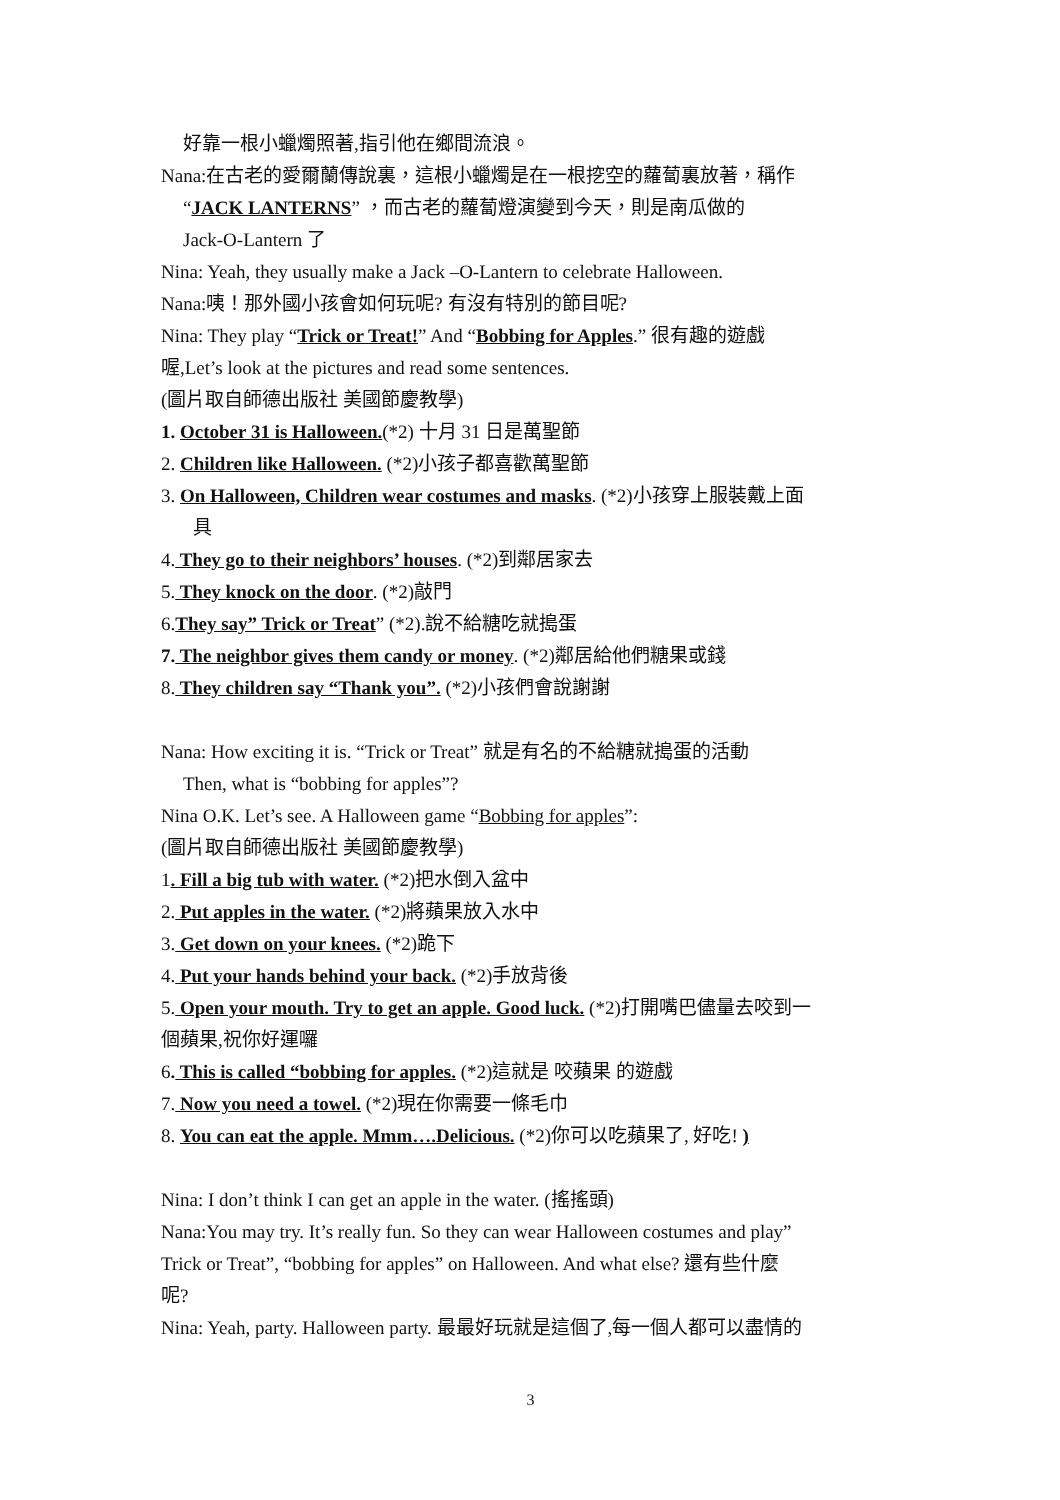好靠一根小蠟燭照著,指引他在鄉間流浪。
Nana:在古老的愛爾蘭傳說裏，這根小蠟燭是在一根挖空的蘿蔔裏放著，稱作
“JACK LANTERNS” ，而古老的蘿蔔燈演變到今天，則是南瓜做的
Jack-O-Lantern 了
Nina: Yeah, they usually make a Jack –O-Lantern to celebrate Halloween.
Nana:咦！那外國小孩會如何玩呢? 有沒有特別的節目呢?
Nina: They play “Trick or Treat!” And “Bobbing for Apples.” 很有趣的遊戲
喔,Let’s look at the pictures and read some sentences.
(圖片取自師德出版社 美國節慶教學)
1. October 31 is Halloween.(*2) 十月 31 日是萬聖節
2. Children like Halloween. (*2)小孩子都喜歡萬聖節
3. On Halloween, Children wear costumes and masks. (*2)小孩穿上服裝戴上面
具
4. They go to their neighbors’ houses. (*2)到鄰居家去
5. They knock on the door. (*2)敲門
6.They say” Trick or Treat” (*2).說不給糖吃就搗蛋
7. The neighbor gives them candy or money. (*2)鄰居給他們糖果或錢
8. They children say “Thank you”. (*2)小孩們會說謝謝
Nana: How exciting it is. “Trick or Treat” 就是有名的不給糖就搗蛋的活動
Then, what is “bobbing for apples”?
Nina O.K. Let’s see. A Halloween game “Bobbing for apples”:
(圖片取自師德出版社 美國節慶教學)
1. Fill a big tub with water. (*2)把水倒入盆中
2. Put apples in the water. (*2)將蘋果放入水中
3. Get down on your knees. (*2)跪下
4. Put your hands behind your back. (*2)手放背後
5. Open your mouth. Try to get an apple. Good luck. (*2)打開嘴巴儘量去咬到一
個蘋果,祝你好運囉
6. This is called “bobbing for apples. (*2)這就是 咬蘋果 的遊戲
7. Now you need a towel. (*2)現在你需要一條毛巾
8. You can eat the apple. Mmm….Delicious. (*2)你可以吃蘋果了, 好吃! )
Nina: I don’t think I can get an apple in the water. (搖搖頭)
Nana:You may try. It’s really fun. So they can wear Halloween costumes and play”
Trick or Treat”, “bobbing for apples” on Halloween. And what else? 還有些什麼
呢?
Nina: Yeah, party. Halloween party. 最最好玩就是這個了,每一個人都可以盡情的
3